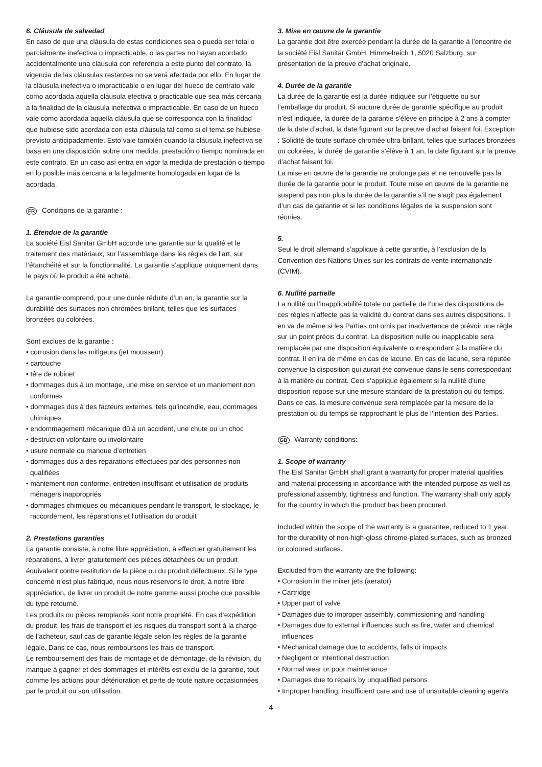6. Cláusula de salvedad
En caso de que una cláusula de estas condiciones sea o pueda ser total o parcialmente inefectiva o impracticable, o las partes no hayan acordado accidentalmente una cláusula con referencia a este punto del contrato, la vigencia de las cláusulas restantes no se verá afectada por ello. En lugar de la cláusula inefectiva o impracticable o en lugar del hueco de contrato vale como acordada aquella cláusula efectiva o practicable que sea más cercana a la finalidad de la cláusula inefectiva o impracticable. En caso de un hueco vale como acordada aquella cláusula que se corresponda con la finalidad que hubiese sido acordada con esta cláusula tal como si el tema se hubiese previsto anticipadamente. Esto vale también cuando la cláusula inefectiva se basa en una disposición sobre una medida, prestación o tiempo nominada en este contrato. En un caso así entra en vigor la medida de prestación o tiempo en lo posible más cercana a la legalmente homologada en lugar de la acordada.
FR Conditions de la garantie :
1. Étendue de la garantie
La société Eisl Sanitär GmbH accorde une garantie sur la qualité et le traitement des matériaux, sur l’assemblage dans les règles de l’art, sur l’étanchéité et sur la fonctionnalité. La garantie s’applique uniquement dans le pays où le produit a été acheté.
La garantie comprend, pour une durée réduite d’un an, la garantie sur la durabilité des surfaces non chromées brillant, telles que les surfaces bronzées ou colorées.
Sont exclues de la garantie :
• corrosion dans les mitigeurs (jet mousseur)
• cartouche
• tête de robinet
• dommages dus à un montage, une mise en service et un maniement non conformes
• dommages dus à des facteurs externes, tels qu’incendie, eau, dommages chimiques
• endommagement mécanique dû à un accident, une chute ou un choc
• destruction volontaire ou involontaire
• usure normale ou manque d’entretien
• dommages dus à des réparations effectuées par des personnes non qualifiées
• maniement non conforme, entretien insuffisant et utilisation de produits ménagers inappropriés
• dommages chimiques ou mécaniques pendant le transport, le stockage, le raccordement, les réparations et l’utilisation du produit
2. Prestations garanties
La garantie consiste, à notre libre appréciation, à effectuer gratuitement les réparations, à livrer gratuitement des pièces détachées ou un produit équivalent contre restitution de la pièce ou du produit défectueux. Si le type concerné n’est plus fabriqué, nous nous réservons le droit, à notre libre appréciation, de livrer un produit de notre gamme aussi proche que possible du type retourné.
Les produits ou pièces remplacés sont notre propriété. En cas d’expédition du produit, les frais de transport et les risques du transport sont à la charge de l’acheteur, sauf cas de garantie légale selon les règles de la garantie légale. Dans ce cas, nous remboursons les frais de transport.
Le remboursement des frais de montage et de démontage, de la révision, du manque à gagner et des dommages et intérêts est exclu de la garantie, tout comme les actions pour détérioration et perte de toute nature occasionnées par le produit ou son utilisation.
3. Mise en œuvre de la garantie
La garantie doit être exercée pendant la durée de la garantie à l’encontre de la société Eisl Sanitär GmbH, Himmelreich 1, 5020 Salzburg, sur présentation de la preuve d’achat originale.
4. Durée de la garantie
La durée de la garantie est la durée indiquée sur l’étiquette ou sur l’emballage du produit. Si aucune durée de garantie spécifique au produit n’est indiquée, la durée de la garantie s’élève en principe à 2 ans à compter de la date d’achat, la date figurant sur la preuve d’achat faisant foi. Exception : Solidité de toute surface chromée ultra-brillant, telles que surfaces bronzées ou colorées, la durée de garantie s’élève à 1 an, la date figurant sur la preuve d’achat faisant foi.
La mise en œuvre de la garantie ne prolonge pas et ne renouvelle pas la durée de la garantie pour le produit. Toute mise en œuvre de la garantie ne suspend pas non plus la durée de la garantie s’il ne s’agit pas également d’un cas de garantie et si les conditions légales de la suspension sont réunies.
5.
Seul le droit allemand s’applique à cette garantie, à l’exclusion de la Convention des Nations Unies sur les contrats de vente internationale (CVIM).
6. Nullité partielle
La nullité ou l’inapplicabilité totale ou partielle de l’une des dispositions de ces règles n’affecte pas la validité du contrat dans ses autres dispositions. Il en va de même si les Parties ont omis par inadvertance de prévoir une règle sur un point précis du contrat. La disposition nulle ou inapplicable sera remplacée par une disposition équivalente correspondant à la matière du contrat. Il en ira de même en cas de lacune. En cas de lacune, sera réputée convenue la disposition qui aurait été convenue dans le sens correspondant à la matière du contrat. Ceci s’applique également si la nullité d’une disposition repose sur une mesure standard de la prestation ou du temps. Dans ce cas, la mesure convenue sera remplacée par la mesure de la prestation ou du temps se rapprochant le plus de l’intention des Parties.
GB Warranty conditions:
1. Scope of warranty
The Eisl Sanitär GmbH shall grant a warranty for proper material qualities and material processing in accordance with the intended purpose as well as professional assembly, tightness and function. The warranty shall only apply for the country in which the product has been procured.
Included within the scope of the warranty is a guarantee, reduced to 1 year, for the durability of non-high-gloss chrome-plated surfaces, such as bronzed or coloured surfaces.
Excluded from the warranty are the following:
• Corrosion in the mixer jets (aerator)
• Cartridge
• Upper part of valve
• Damages due to improper assembly, commissioning and handling
• Damages due to external influences such as fire, water and chemical influences
• Mechanical damage due to accidents, falls or impacts
• Negligent or intentional destruction
• Normal wear or poor maintenance
• Damages due to repairs by unqualified persons
• Improper handling, insufficient care and use of unsuitable cleaning agents
4